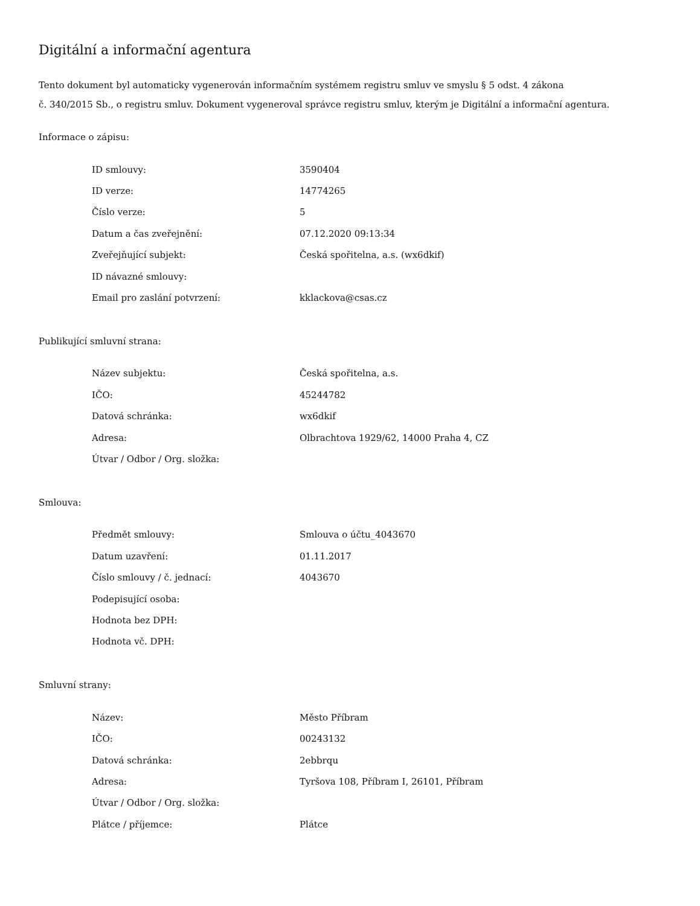Digitální a informační agentura
Tento dokument byl automaticky vygenerován informačním systémem registru smluv ve smyslu § 5 odst. 4 zákona
č. 340/2015 Sb., o registru smluv. Dokument vygeneroval správce registru smluv, kterým je Digitální a informační agentura.
Informace o zápisu:
| ID smlouvy: | 3590404 |
| ID verze: | 14774265 |
| Číslo verze: | 5 |
| Datum a čas zveřejnění: | 07.12.2020 09:13:34 |
| Zveřejňující subjekt: | Česká spořitelna, a.s. (wx6dkif) |
| ID návazné smlouvy: | |
| Email pro zaslání potvrzení: | kklackova@csas.cz |
Publikující smluvní strana:
| Název subjektu: | Česká spořitelna, a.s. |
| IČO: | 45244782 |
| Datová schránka: | wx6dkif |
| Adresa: | Olbrachtova 1929/62, 14000 Praha 4, CZ |
| Útvar / Odbor / Org. složka: | |
Smlouva:
| Předmět smlouvy: | Smlouva o účtu_4043670 |
| Datum uzavření: | 01.11.2017 |
| Číslo smlouvy / č. jednací: | 4043670 |
| Podepisující osoba: | |
| Hodnota bez DPH: | |
| Hodnota vč. DPH: | |
Smluvní strany:
| Název: | Město Příbram |
| IČO: | 00243132 |
| Datová schránka: | 2ebbrqu |
| Adresa: | Tyršova 108, Příbram I, 26101, Příbram |
| Útvar / Odbor / Org. složka: | |
| Plátce / příjemce: | Plátce |